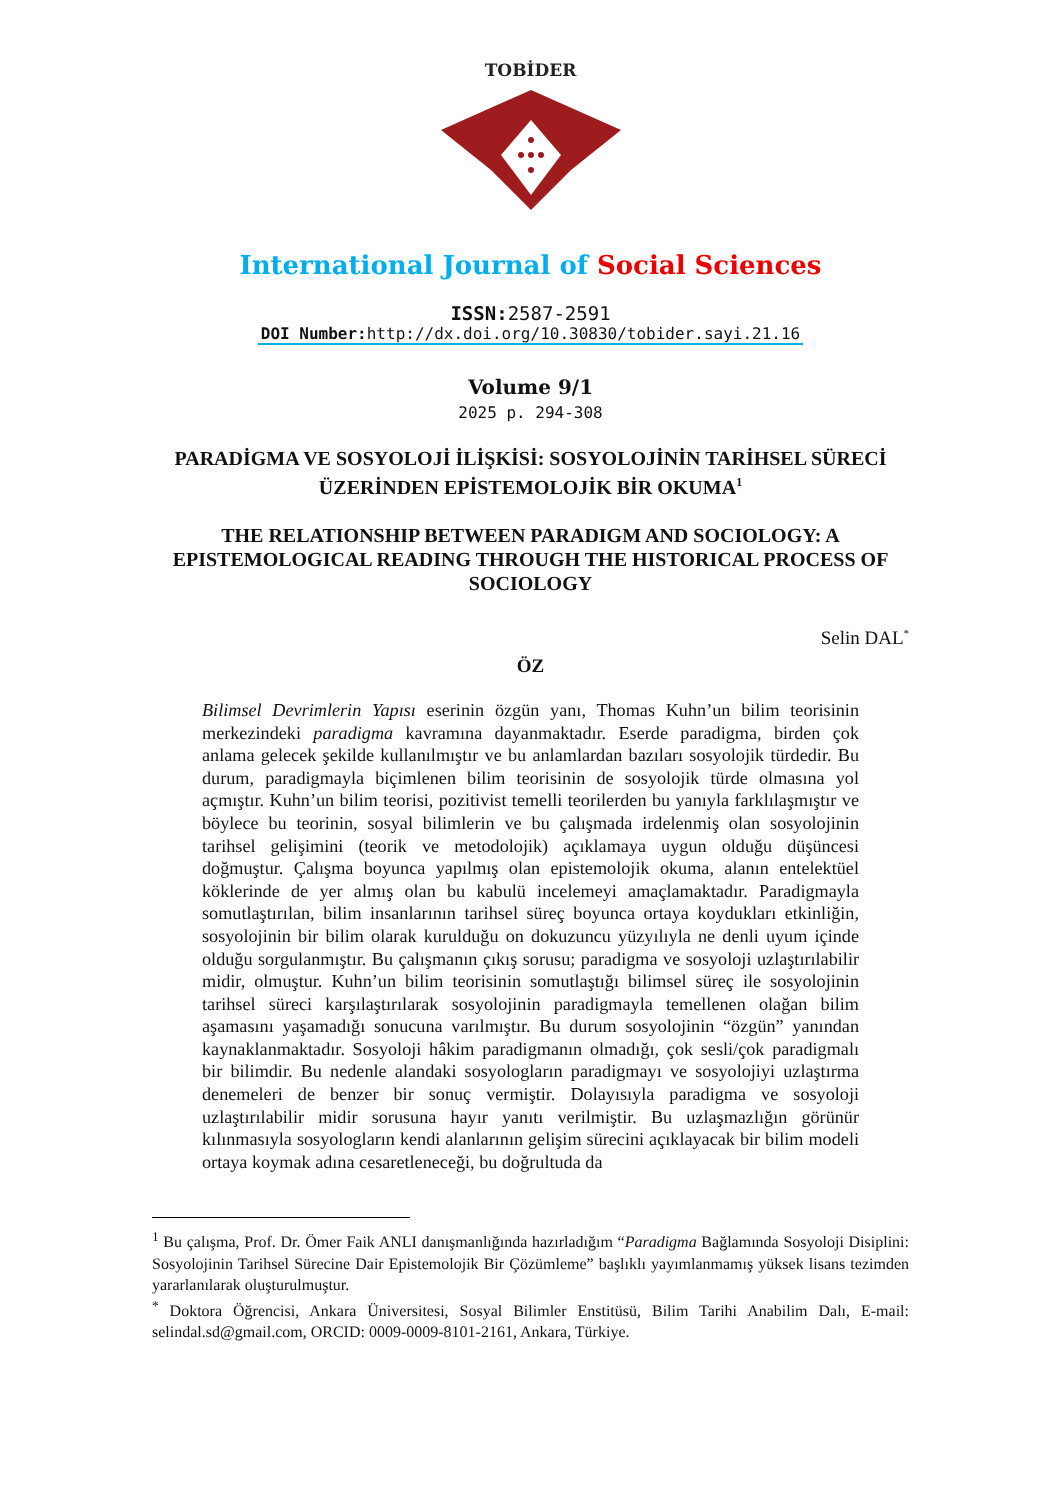TOBİDER
International Journal of Social Sciences
ISSN: 2587-2591
DOI Number: http://dx.doi.org/10.30830/tobider.sayi.21.16
Volume 9/1
2025 p. 294-308
PARADİGMA VE SOSYOLOJİ İLİŞKİSİ: SOSYOLOJİNİN TARİHSEL SÜRECİ ÜZERİNDEN EPİSTEMOLOJİK BİR OKUMA<sup>1</sup>
THE RELATIONSHIP BETWEEN PARADIGM AND SOCIOLOGY: A EPISTEMOLOGICAL READING THROUGH THE HISTORICAL PROCESS OF SOCIOLOGY
Selin DAL<sup>*</sup>
ÖZ
Bilimsel Devrimlerin Yapısı eserinin özgün yanı, Thomas Kuhn’un bilim teorisinin merkezindeki paradigma kavramına dayanmaktadır. Eserde paradigma, birden çok anlama gelecek şekilde kullanılmıştır ve bu anlamlardan bazıları sosyolojik türdedir. Bu durum, paradigmayla biçimlenen bilim teorisinin de sosyolojik türde olmasına yol açmıştır. Kuhn’un bilim teorisi, pozitivist temelli teorilerden bu yanıyla farklılaşmıştır ve böylece bu teorinin, sosyal bilimlerin ve bu çalışmada irdelenmiş olan sosyolojinin tarihsel gelişimini (teorik ve metodolojik) açıklamaya uygun olduğu düşüncesi doğmuştur. Çalışma boyunca yapılmış olan epistemolojik okuma, alanın entelektüel köklerinde de yer almış olan bu kabulü incelemeyi amaçlamaktadır. Paradigmayla somutlaştırılan, bilim insanlarının tarihsel süreç boyunca ortaya koydukları etkinliğin, sosyolojinin bir bilim olarak kurulduğu on dokuzuncu yüzyılıyla ne denli uyum içinde olduğu sorgulanmıştır. Bu çalışmanın çıkış sorusu; paradigma ve sosyoloji uzlaştırılabilir midir, olmuştur. Kuhn’un bilim teorisinin somutlaştığı bilimsel süreç ile sosyolojinin tarihsel süreci karşılaştırılarak sosyolojinin paradigmayla temellenen olağan bilim aşamasını yaşamadığı sonucuna varılmıştır. Bu durum sosyolojinin “özgün” yanından kaynaklanmaktadır. Sosyoloji hâkim paradigmanın olmadığı, çok sesli/çok paradigmalı bir bilimdir. Bu nedenle alandaki sosyologların paradigmayı ve sosyolojiyi uzlaştırma denemeleri de benzer bir sonuç vermiştir. Dolayısıyla paradigma ve sosyoloji uzlaştırılabilir midir sorusuna hayır yanıtı verilmiştir. Bu uzlaşmazlığın görünür kılınmasıyla sosyologların kendi alanlarının gelişim sürecini açıklayacak bir bilim modeli ortaya koymak adına cesaretleneceği, bu doğrultuda da
<sup>1</sup> Bu çalışma, Prof. Dr. Ömer Faik ANLI danışmanlığında hazırladığım “Paradigma Bağlamında Sosyoloji Disiplini: Sosyolojinin Tarihsel Sürecine Dair Epistemolojik Bir Çözümleme” başlıklı yayımlanmamış yüksek lisans tezimden yararlanılarak oluşturulmuştur.
<sup>*</sup> Doktora Öğrencisi, Ankara Üniversitesi, Sosyal Bilimler Enstitüsü, Bilim Tarihi Anabilim Dalı, E-mail: selindal.sd@gmail.com, ORCID: 0009-0009-8101-2161, Ankara, Türkiye.